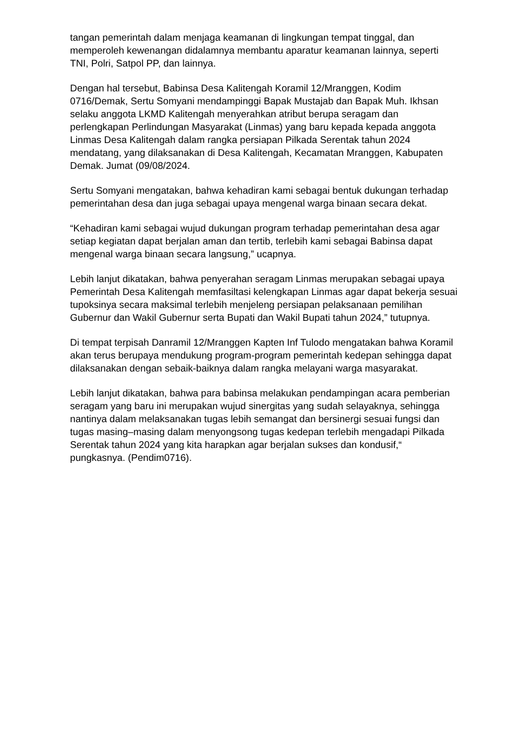tangan pemerintah dalam menjaga keamanan di lingkungan tempat tinggal, dan memperoleh kewenangan didalamnya membantu aparatur keamanan lainnya, seperti TNI, Polri, Satpol PP, dan lainnya.
Dengan hal tersebut, Babinsa Desa Kalitengah Koramil 12/Mranggen, Kodim 0716/Demak, Sertu Somyani mendampinggi Bapak Mustajab dan Bapak Muh. Ikhsan selaku anggota LKMD Kalitengah menyerahkan atribut berupa seragam dan perlengkapan Perlindungan Masyarakat (Linmas) yang baru kepada kepada anggota Linmas Desa Kalitengah dalam rangka persiapan Pilkada Serentak tahun 2024 mendatang, yang dilaksanakan di Desa Kalitengah, Kecamatan Mranggen, Kabupaten Demak. Jumat (09/08/2024.
Sertu Somyani mengatakan, bahwa kehadiran kami sebagai bentuk dukungan terhadap pemerintahan desa dan juga sebagai upaya mengenal warga binaan secara dekat.
“Kehadiran kami sebagai wujud dukungan program terhadap pemerintahan desa agar setiap kegiatan dapat berjalan aman dan tertib, terlebih kami sebagai Babinsa dapat mengenal warga binaan secara langsung,” ucapnya.
Lebih lanjut dikatakan, bahwa penyerahan seragam Linmas merupakan sebagai upaya Pemerintah Desa Kalitengah memfasiltasi kelengkapan Linmas agar dapat bekerja sesuai tupoksinya secara maksimal terlebih menjeleng persiapan pelaksanaan pemilihan Gubernur dan Wakil Gubernur serta Bupati dan Wakil Bupati tahun 2024,” tutupnya.
Di tempat terpisah Danramil 12/Mranggen Kapten Inf Tulodo mengatakan bahwa Koramil akan terus berupaya mendukung program-program pemerintah kedepan sehingga dapat dilaksanakan dengan sebaik-baiknya dalam rangka melayani warga masyarakat.
Lebih lanjut dikatakan, bahwa para babinsa melakukan pendampingan acara pemberian seragam yang baru ini merupakan wujud sinergitas yang sudah selayaknya, sehingga nantinya dalam melaksanakan tugas lebih semangat dan bersinergi sesuai fungsi dan tugas masing–masing dalam menyongsong tugas kedepan terlebih mengadapi Pilkada Serentak tahun 2024 yang kita harapkan agar berjalan sukses dan kondusif,“ pungkasnya. (Pendim0716).